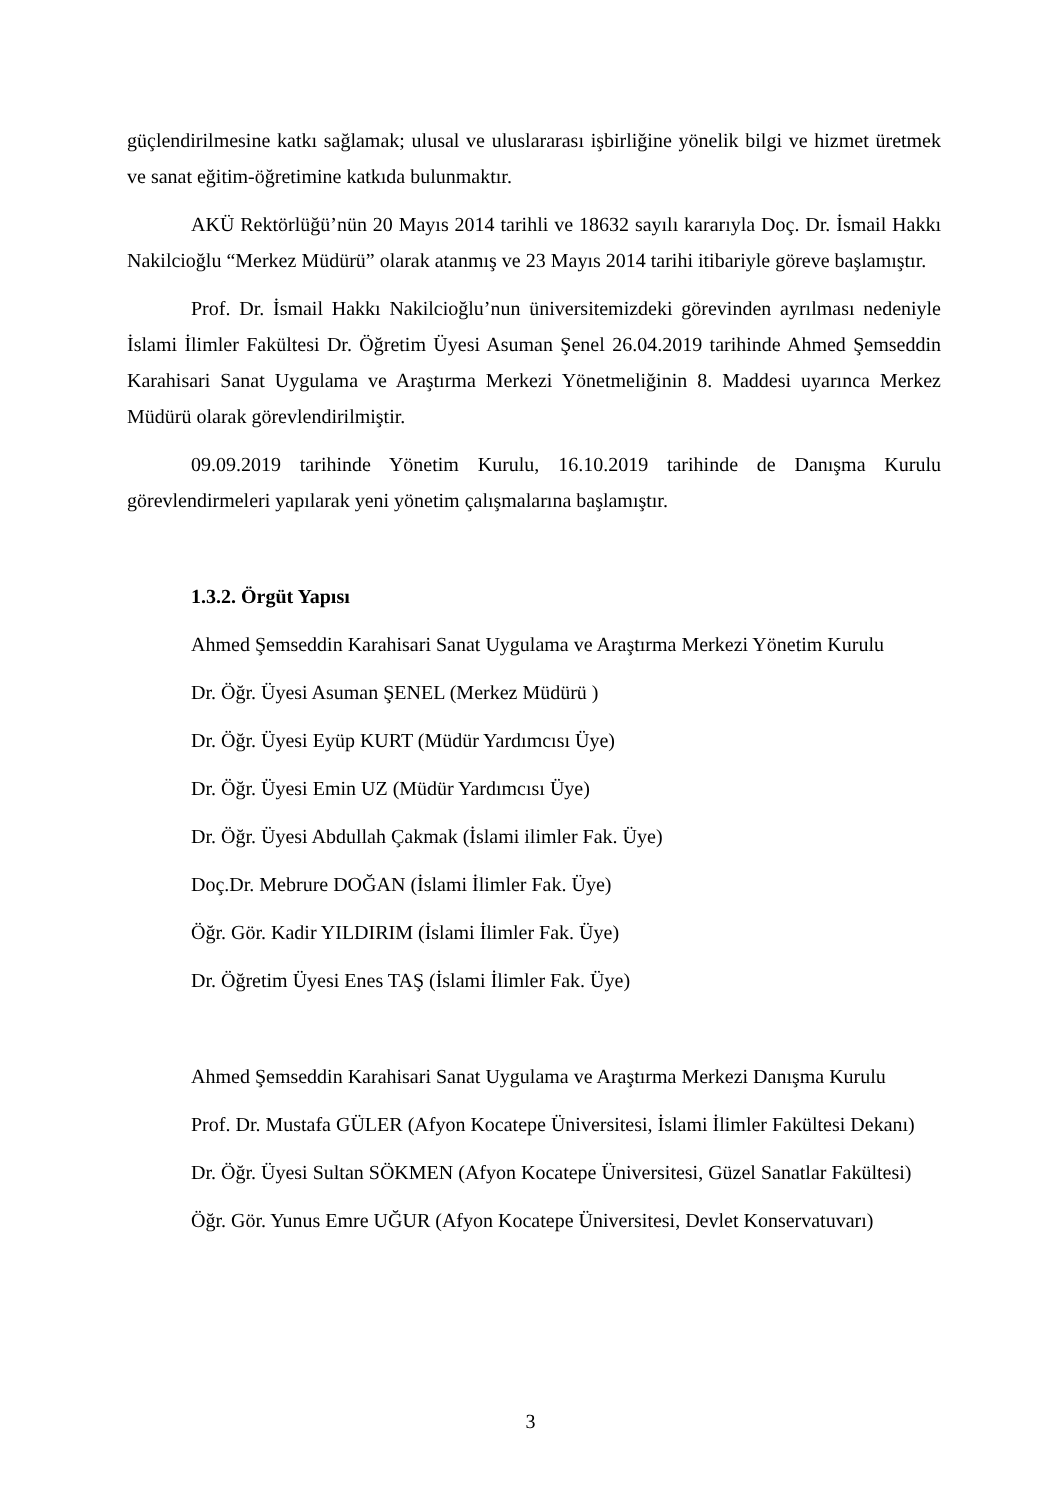güçlendirilmesine katkı sağlamak; ulusal ve uluslararası işbirliğine yönelik bilgi ve hizmet üretmek ve sanat eğitim-öğretimine katkıda bulunmaktır.
AKÜ Rektörlüğü’nün 20 Mayıs 2014 tarihli ve 18632 sayılı kararıyla Doç. Dr. İsmail Hakkı Nakilcioğlu “Merkez Müdürü” olarak atanmış ve 23 Mayıs 2014 tarihi itibariyle göreve başlamıştır.
Prof. Dr. İsmail Hakkı Nakilcioğlu’nun üniversitemizdeki görevinden ayrılması nedeniyle İslami İlimler Fakültesi Dr. Öğretim Üyesi Asuman Şenel 26.04.2019 tarihinde Ahmed Şemseddin Karahisari Sanat Uygulama ve Araştırma Merkezi Yönetmeliğinin 8. Maddesi uyarınca Merkez Müdürü olarak görevlendirilmiştir.
09.09.2019 tarihinde Yönetim Kurulu, 16.10.2019 tarihinde de Danışma Kurulu görevlendirmeleri yapılarak yeni yönetim çalışmalarına başlamıştır.
1.3.2. Örgüt Yapısı
Ahmed Şemseddin Karahisari Sanat Uygulama ve Araştırma Merkezi Yönetim Kurulu
Dr. Öğr. Üyesi Asuman ŞENEL (Merkez Müdürü )
Dr. Öğr. Üyesi Eyüp KURT (Müdür Yardımcısı Üye)
Dr. Öğr. Üyesi Emin UZ (Müdür Yardımcısı Üye)
Dr. Öğr. Üyesi Abdullah Çakmak (İslami ilimler Fak. Üye)
Doç.Dr. Mebrure DOĞAN (İslami İlimler Fak. Üye)
Öğr. Gör. Kadir YILDIRIM (İslami İlimler Fak. Üye)
Dr. Öğretim Üyesi Enes TAŞ (İslami İlimler Fak. Üye)
Ahmed Şemseddin Karahisari Sanat Uygulama ve Araştırma Merkezi Danışma Kurulu
Prof. Dr. Mustafa GÜLER (Afyon Kocatepe Üniversitesi, İslami İlimler Fakültesi Dekanı)
Dr. Öğr. Üyesi Sultan SÖKMEN (Afyon Kocatepe Üniversitesi, Güzel Sanatlar Fakültesi)
Öğr. Gör. Yunus Emre UĞUR (Afyon Kocatepe Üniversitesi, Devlet Konservatuvarı)
3